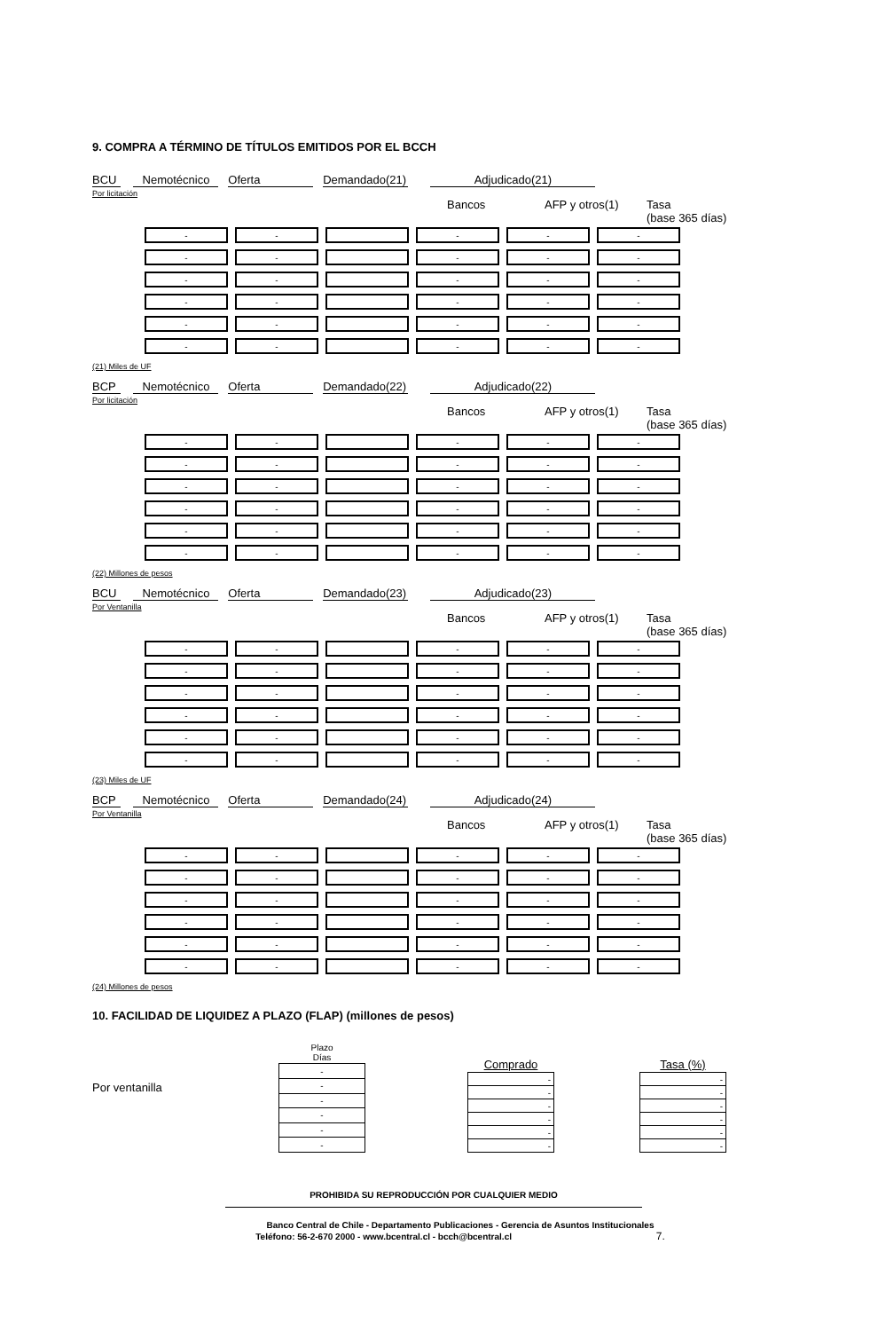9. COMPRA A TÉRMINO DE TÍTULOS EMITIDOS POR EL BCCH
BCU Nemotécnico Oferta Demandado(21) Adjudicado(21)
Por licitación
Bancos AFP y otros(1) Tasa
(base 365 días)
| - | - | | - | - | - |
| - | - | | - | - | - |
| - | - | | - | - | - |
| - | - | | - | - | - |
| - | - | | - | - | - |
| - | - | | - | - | - |
(21) Miles de UF
BCP Nemotécnico Oferta Demandado(22) Adjudicado(22)
Por licitación
Bancos AFP y otros(1) Tasa
(base 365 días)
| - | - | | - | - | - |
| - | - | | - | - | - |
| - | - | | - | - | - |
| - | - | | - | - | - |
| - | - | | - | - | - |
| - | - | | - | - | - |
(22) Millones de pesos
BCU Nemotécnico Oferta Demandado(23) Adjudicado(23)
Por Ventanilla
Bancos AFP y otros(1) Tasa
(base 365 días)
| - | - | | - | - | - |
| - | - | | - | - | - |
| - | - | | - | - | - |
| - | - | | - | - | - |
| - | - | | - | - | - |
| - | - | | - | - | - |
(23) Miles de UF
BCP Nemotécnico Oferta Demandado(24) Adjudicado(24)
Por Ventanilla
Bancos AFP y otros(1) Tasa
(base 365 días)
| - | - | | - | - | - |
| - | - | | - | - | - |
| - | - | | - | - | - |
| - | - | | - | - | - |
| - | - | | - | - | - |
| - | - | | - | - | - |
(24) Millones de pesos
10. FACILIDAD DE LIQUIDEZ A PLAZO (FLAP) (millones de pesos)
Por ventanilla
| Plazo Días |
| - |
| - |
| - |
| - |
| - |
| - |
| Comprado | | Tasa (%) |
| --- | --- | --- |
| - | | - |
| - | | - |
| - | | - |
| - | | - |
| - | | - |
| - | | - |
PROHIBIDA SU REPRODUCCIÓN POR CUALQUIER MEDIO
Banco Central de Chile - Departamento Publicaciones - Gerencia de Asuntos Institucionales
Teléfono: 56-2-670 2000 - www.bcentral.cl - bcch@bcentral.cl 7.